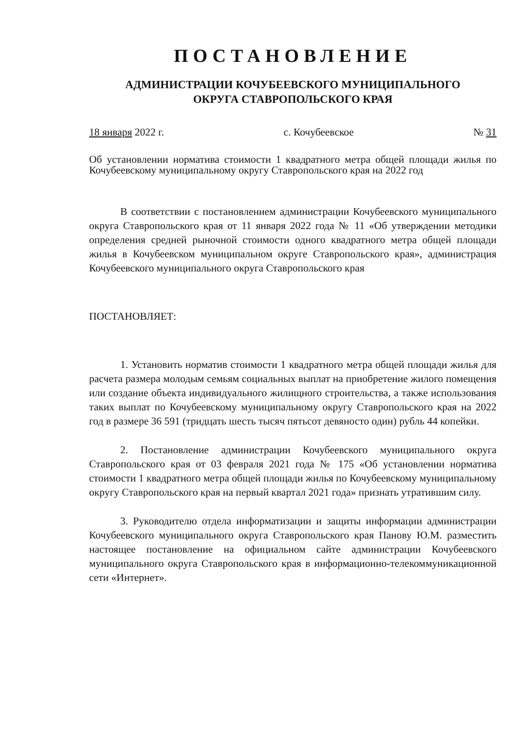ПОСТАНОВЛЕНИЕ
АДМИНИСТРАЦИИ КОЧУБЕЕВСКОГО МУНИЦИПАЛЬНОГО
ОКРУГА СТАВРОПОЛЬСКОГО КРАЯ
18 января 2022 г. с. Кочубеевское № 31
Об установлении норматива стоимости 1 квадратного метра общей площади жилья по Кочубеевскому муниципальному округу Ставропольского края на 2022 год
В соответствии с постановлением администрации Кочубеевского муниципального округа Ставропольского края от 11 января 2022 года № 11 «Об утверждении методики определения средней рыночной стоимости одного квадратного метра общей площади жилья в Кочубеевском муниципальном округе Ставропольского края», администрация Кочубеевского муниципального округа Ставропольского края
ПОСТАНОВЛЯЕТ:
1. Установить норматив стоимости 1 квадратного метра общей площади жилья для расчета размера молодым семьям социальных выплат на приобретение жилого помещения или создание объекта индивидуального жилищного строительства, а также использования таких выплат по Кочубеевскому муниципальному округу Ставропольского края на 2022 год в размере 36 591 (тридцать шесть тысяч пятьсот девяносто один) рубль 44 копейки.
2. Постановление администрации Кочубеевского муниципального округа Ставропольского края от 03 февраля 2021 года № 175 «Об установлении норматива стоимости 1 квадратного метра общей площади жилья по Кочубеевскому муниципальному округу Ставропольского края на первый квартал 2021 года» признать утратившим силу.
3. Руководителю отдела информатизации и защиты информации администрации Кочубеевского муниципального округа Ставропольского края Панову Ю.М. разместить настоящее постановление на официальном сайте администрации Кочубеевского муниципального округа Ставропольского края в информационно-телекоммуникационной сети «Интернет».